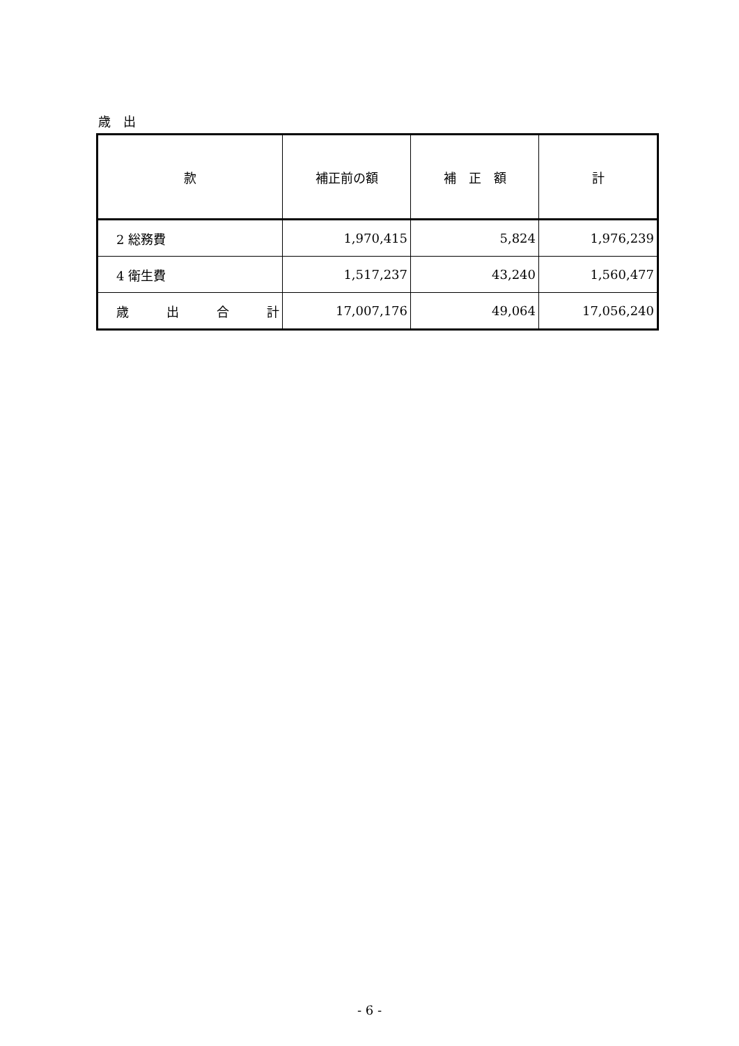歳　出
| 款 | 補正前の額 | 補 正 額 | 計 |
| --- | --- | --- | --- |
| 2 総務費 | 1,970,415 | 5,824 | 1,976,239 |
| 4 衛生費 | 1,517,237 | 43,240 | 1,560,477 |
| 歳 出 合 計 | 17,007,176 | 49,064 | 17,056,240 |
- 6 -